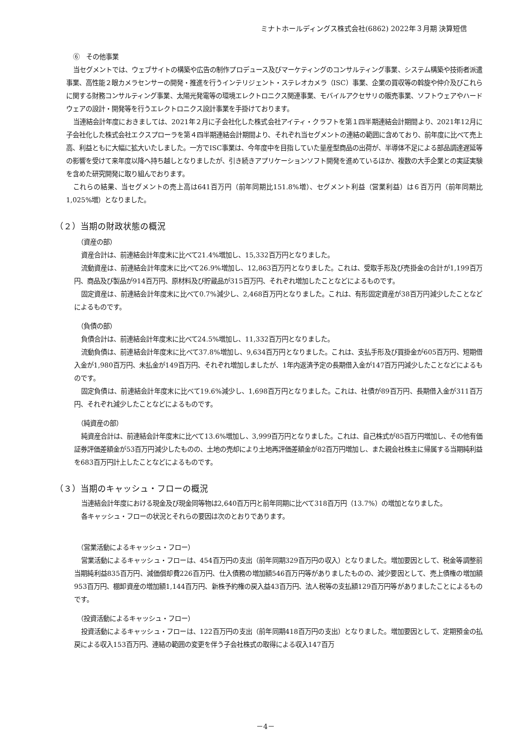ミナトホールディングス株式会社(6862) 2022年３月期 決算短信
⑥　その他事業
当セグメントでは、ウェブサイトの構築や広告の制作プロデュース及びマーケティングのコンサルティング事業、システム構築や技術者派遣事業、高性能２眼カメラセンサーの開発・推進を行うインテリジェント・ステレオカメラ（ISC）事業、企業の買収等の斡旋や仲介及びこれらに関する財務コンサルティング事業、太陽光発電等の環境エレクトロニクス関連事業、モバイルアクセサリの販売事業、ソフトウェアやハードウェアの設計・開発等を行うエレクトロニクス設計事業を手掛けております。
当連結会計年度におきましては、2021年２月に子会社化した株式会社アイティ・クラフトを第１四半期連結会計期間より、2021年12月に子会社化した株式会社エクスプローラを第４四半期連結会計期間より、それぞれ当セグメントの連結の範囲に含めており、前年度に比べて売上高、利益ともに大幅に拡大いたしました。一方でISC事業は、今年度中を目指していた量産型商品の出荷が、半導体不足による部品調達遅延等の影響を受けて来年度以降へ持ち越しとなりましたが、引き続きアプリケーションソフト開発を進めているほか、複数の大手企業との実証実験を含めた研究開発に取り組んでおります。
これらの結果、当セグメントの売上高は641百万円（前年同期比151.8%増）、セグメント利益（営業利益）は６百万円（前年同期比1,025%増）となりました。
（２）当期の財政状態の概況
（資産の部）
資産合計は、前連結会計年度末に比べて21.4%増加し、15,332百万円となりました。
流動資産は、前連結会計年度末に比べて26.9%増加し、12,863百万円となりました。これは、受取手形及び売掛金の合計が1,199百万円、商品及び製品が914百万円、原材料及び貯蔵品が315百万円、それぞれ増加したことなどによるものです。
固定資産は、前連結会計年度末に比べて0.7%減少し、2,468百万円となりました。これは、有形固定資産が38百万円減少したことなどによるものです。
（負債の部）
負債合計は、前連結会計年度末に比べて24.5%増加し、11,332百万円となりました。
流動負債は、前連結会計年度末に比べて37.8%増加し、9,634百万円となりました。これは、支払手形及び買掛金が605百万円、短期借入金が1,980百万円、未払金が149百万円、それぞれ増加しましたが、1年内返済予定の長期借入金が147百万円減少したことなどによるものです。
固定負債は、前連結会計年度末に比べて19.6%減少し、1,698百万円となりました。これは、社債が89百万円、長期借入金が311百万円、それぞれ減少したことなどによるものです。
（純資産の部）
純資産合計は、前連結会計年度末に比べて13.6%増加し、3,999百万円となりました。これは、自己株式が85百万円増加し、その他有価証券評価差額金が53百万円減少したものの、土地の売却により土地再評価差額金が82百万円増加し、また親会社株主に帰属する当期純利益を683百万円計上したことなどによるものです。
（３）当期のキャッシュ・フローの概況
当連結会計年度における現金及び現金同等物は2,640百万円と前年同期に比べて318百万円（13.7%）の増加となりました。
各キャッシュ・フローの状況とそれらの要因は次のとおりであります。
（営業活動によるキャッシュ・フロー）
営業活動によるキャッシュ・フローは、454百万円の支出（前年同期329百万円の収入）となりました。増加要因として、税金等調整前当期純利益835百万円、減価償却費226百万円、仕入債務の増加額546百万円等がありましたものの、減少要因として、売上債権の増加額953百万円、棚卸資産の増加額1,144百万円、新株予約権の戻入益43百万円、法人税等の支払額129百万円等がありましたことによるものです。
（投資活動によるキャッシュ・フロー）
投資活動によるキャッシュ・フローは、122百万円の支出（前年同期418百万円の支出）となりました。増加要因として、定期預金の払戻による収入153百万円、連結の範囲の変更を伴う子会社株式の取得による収入147百万
－4－